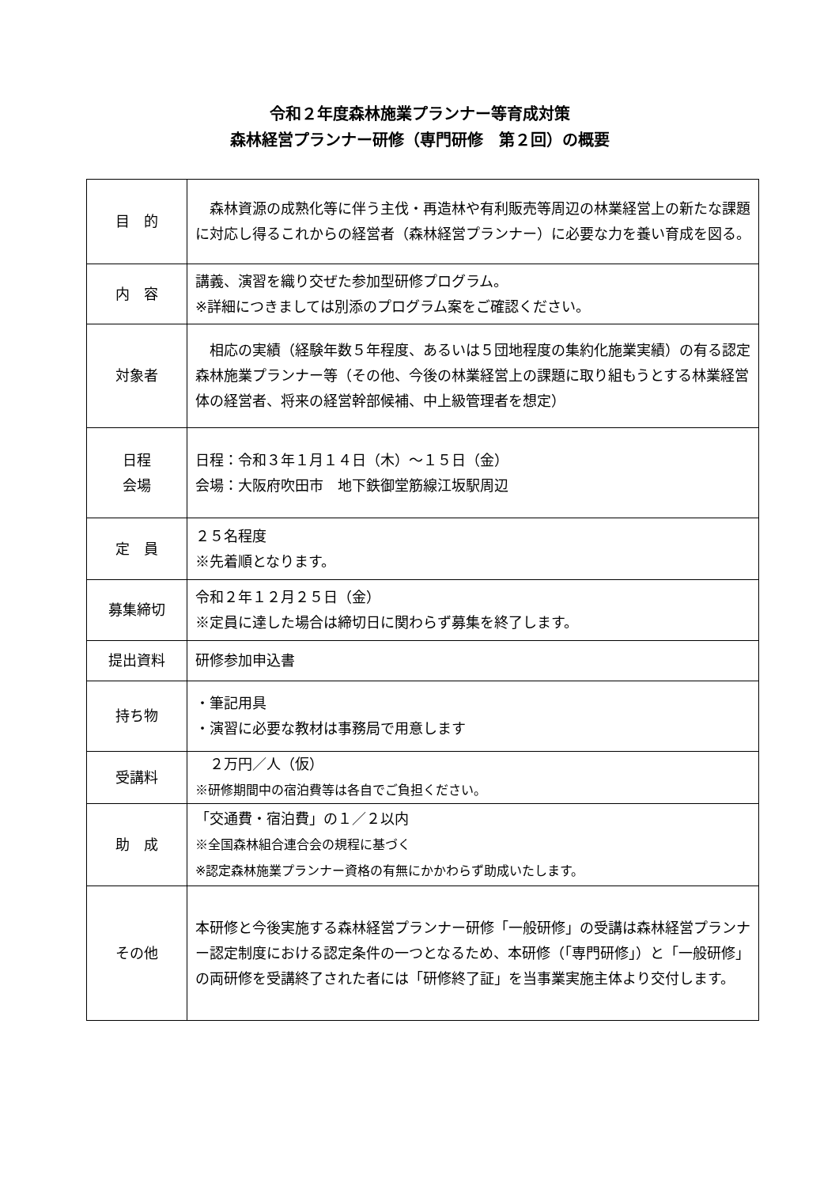令和２年度森林施業プランナー等育成対策
森林経営プランナー研修（専門研修　第２回）の概要
| 目 的 | 森林資源の成熟化等に伴う主伐・再造林や有利販売等周辺の林業経営上の新たな課題に対応し得るこれからの経営者（森林経営プランナー）に必要な力を養い育成を図る。 |
| 内 容 | 講義、演習を織り交ぜた参加型研修プログラム。 ※詳細につきましては別添のプログラム案をご確認ください。 |
| 対象者 | 相応の実績（経験年数５年程度、あるいは５団地程度の集約化施業実績）の有る認定森林施業プランナー等（その他、今後の林業経営上の課題に取り組もうとする林業経営体の経営者、将来の経営幹部候補、中上級管理者を想定） |
| 日程 会場 | 日程：令和３年１月１４日（木）～１５日（金） 会場：大阪府吹田市 地下鉄御堂筋線江坂駅周辺 |
| 定 員 | ２５名程度 ※先着順となります。 |
| 募集締切 | 令和２年１２月２５日（金） ※定員に達した場合は締切日に関わらず募集を終了します。 |
| 提出資料 | 研修参加申込書 |
| 持ち物 | ・筆記用具 ・演習に必要な教材は事務局で用意します |
| 受講料 | ２万円／人（仮） ※研修期間中の宿泊費等は各自でご負担ください。 |
| 助 成 | 「交通費・宿泊費」の１／２以内 ※全国森林組合連合会の規程に基づく ※認定森林施業プランナー資格の有無にかかわらず助成いたします。 |
| その他 | 本研修と今後実施する森林経営プランナー研修「一般研修」の受講は森林経営プランナー認定制度における認定条件の一つとなるため、本研修（「専門研修」）と「一般研修」の両研修を受講終了された者には「研修終了証」を当事業実施主体より交付します。 |